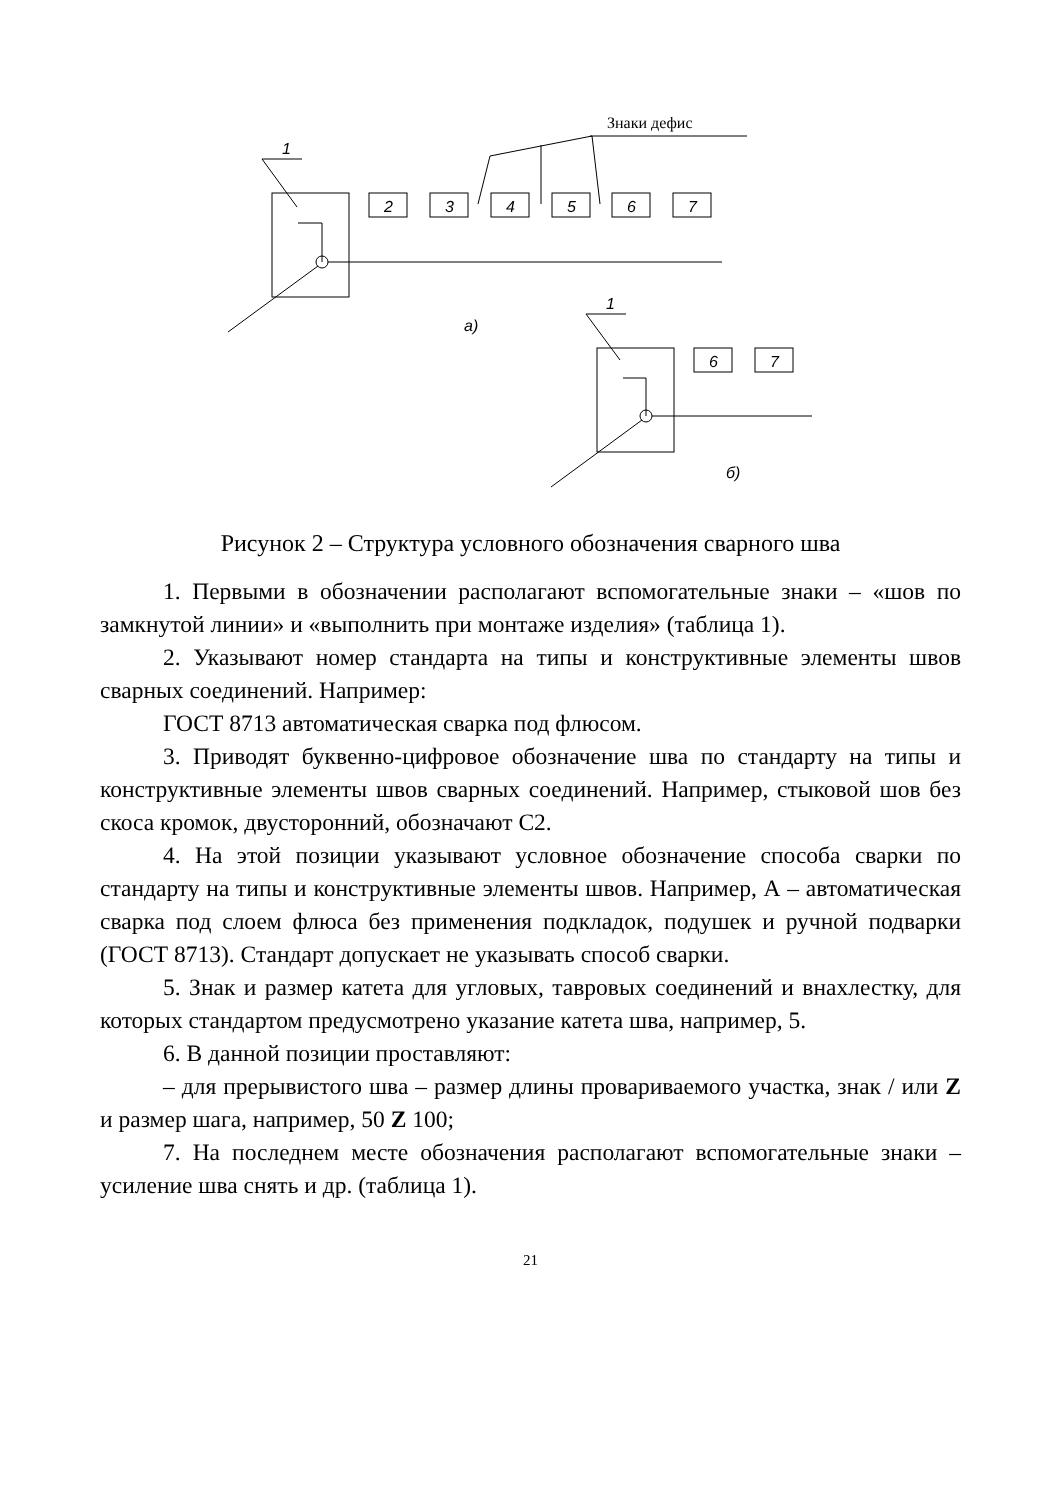Знаки дефис
1
2
3
4
5
6
7
а)
1
6
7
б)
Рисунок 2 – Структура условного обозначения сварного шва
1. Первыми в обозначении располагают вспомогательные знаки – «шов по замкнутой линии» и «выполнить при монтаже изделия» (таблица 1).
2. Указывают номер стандарта на типы и конструктивные элементы швов сварных соединений. Например:
ГОСТ 8713 автоматическая сварка под флюсом.
3. Приводят буквенно-цифровое обозначение шва по стандарту на типы и конструктивные элементы швов сварных соединений. Например, стыковой шов без скоса кромок, двусторонний, обозначают С2.
4. На этой позиции указывают условное обозначение способа сварки по стандарту на типы и конструктивные элементы швов. Например, А – автоматическая сварка под слоем флюса без применения подкладок, подушек и ручной подварки (ГОСТ 8713). Стандарт допускает не указывать способ сварки.
5. Знак и размер катета для угловых, тавровых соединений и внахлестку, для которых стандартом предусмотрено указание катета шва, например, 5.
6. В данной позиции проставляют:
– для прерывистого шва – размер длины провариваемого участка, знак / или Z и размер шага, например, 50 Z 100;
7. На последнем месте обозначения располагают вспомогательные знаки – усиление шва снять и др. (таблица 1).
21